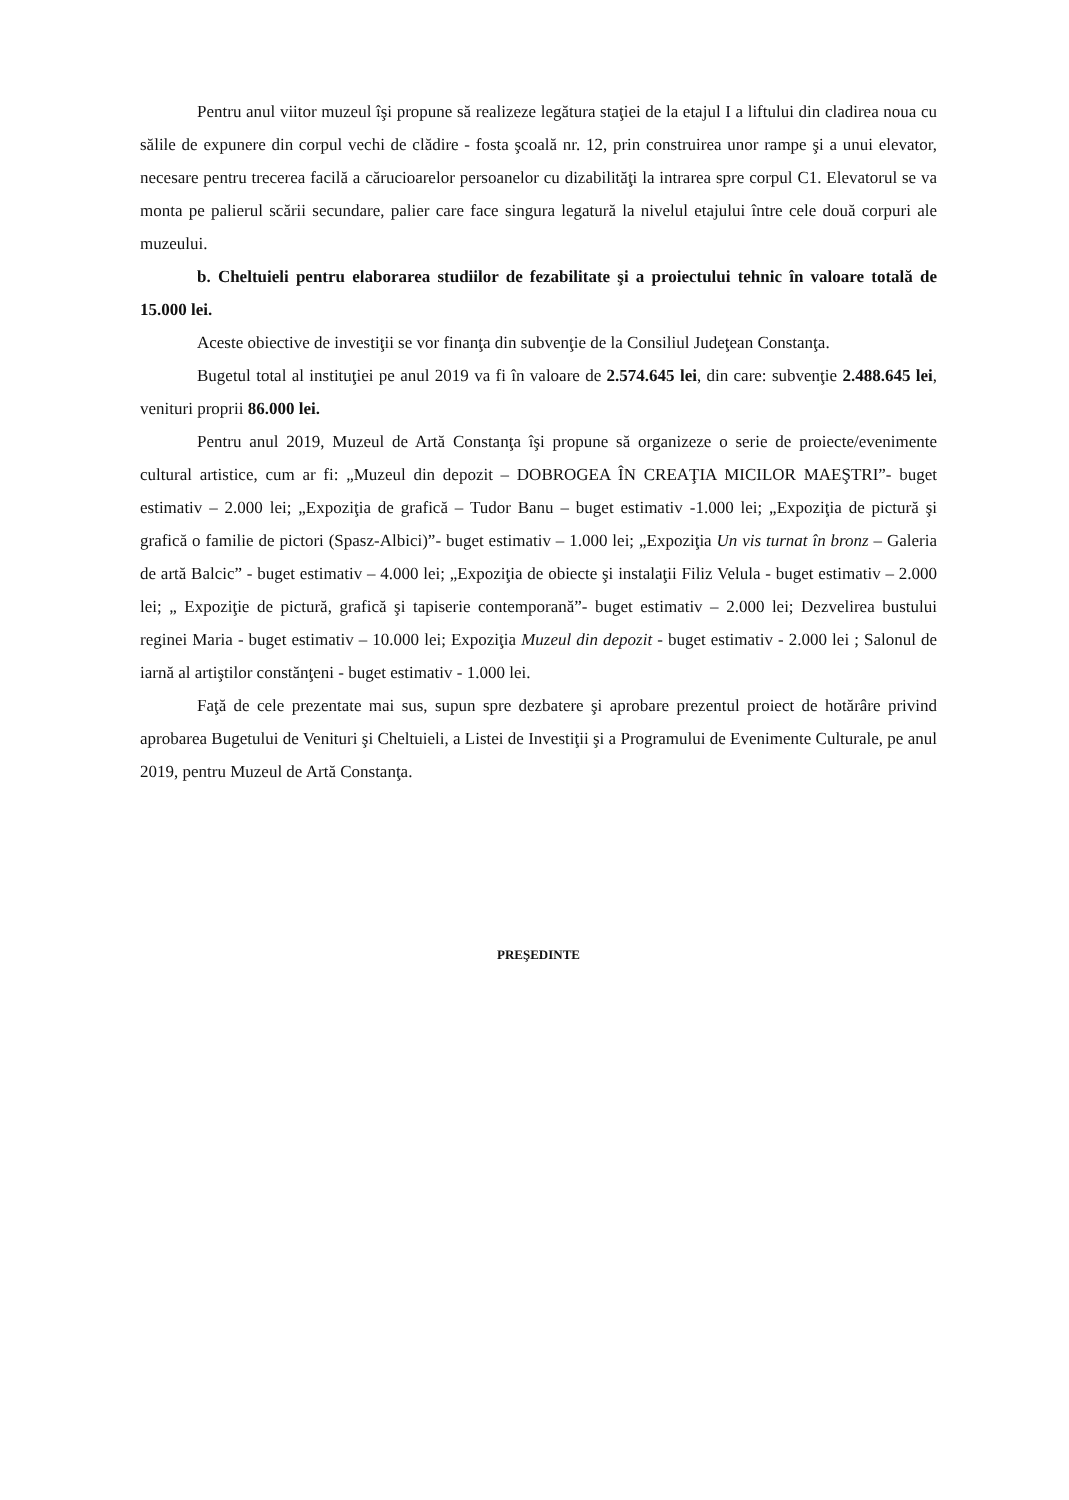Pentru anul viitor muzeul îşi propune să realizeze legătura staţiei de la etajul I a liftului din cladirea noua cu sălile de expunere din corpul vechi de clădire - fosta şcoală nr. 12, prin construirea unor rampe şi a unui elevator, necesare pentru trecerea facilă a cărucioarelor persoanelor cu dizabilităţi la intrarea spre corpul C1. Elevatorul se va monta pe palierul scării secundare, palier care face singura legatură la nivelul etajului între cele două corpuri ale muzeului.
b. Cheltuieli pentru elaborarea studiilor de fezabilitate şi a proiectului tehnic în valoare totală de 15.000 lei.
Aceste obiective de investiţii se vor finanţa din subvenţie de la Consiliul Judeţean Constanţa.
Bugetul total al instituţiei pe anul 2019 va fi în valoare de 2.574.645 lei, din care: subvenţie 2.488.645 lei, venituri proprii 86.000 lei.
Pentru anul 2019, Muzeul de Artă Constanţa îşi propune să organizeze o serie de proiecte/evenimente cultural artistice, cum ar fi: „Muzeul din depozit – DOBROGEA ÎN CREAŢIA MICILOR MAEŞTRI”- buget estimativ – 2.000 lei; „Expoziţia de grafică – Tudor Banu – buget estimativ -1.000 lei; „Expoziţia de pictură şi grafică o familie de pictori (Spasz-Albici)”- buget estimativ – 1.000 lei; „Expoziţia Un vis turnat în bronz – Galeria de artă Balcic” - buget estimativ – 4.000 lei; „Expoziţia de obiecte şi instalaţii Filiz Velula - buget estimativ – 2.000 lei; „ Expoziţie de pictură, grafică şi tapiserie contemporană”- buget estimativ – 2.000 lei; Dezvelirea bustului reginei Maria - buget estimativ – 10.000 lei; Expoziţia Muzeul din depozit - buget estimativ - 2.000 lei ; Salonul de iarnă al artiştilor constănţeni - buget estimativ - 1.000 lei.
Faţă de cele prezentate mai sus, supun spre dezbatere şi aprobare prezentul proiect de hotărâre privind aprobarea Bugetului de Venituri şi Cheltuieli, a Listei de Investiţii şi a Programului de Evenimente Culturale, pe anul 2019, pentru Muzeul de Artă Constanţa.
PREŞEDINTE